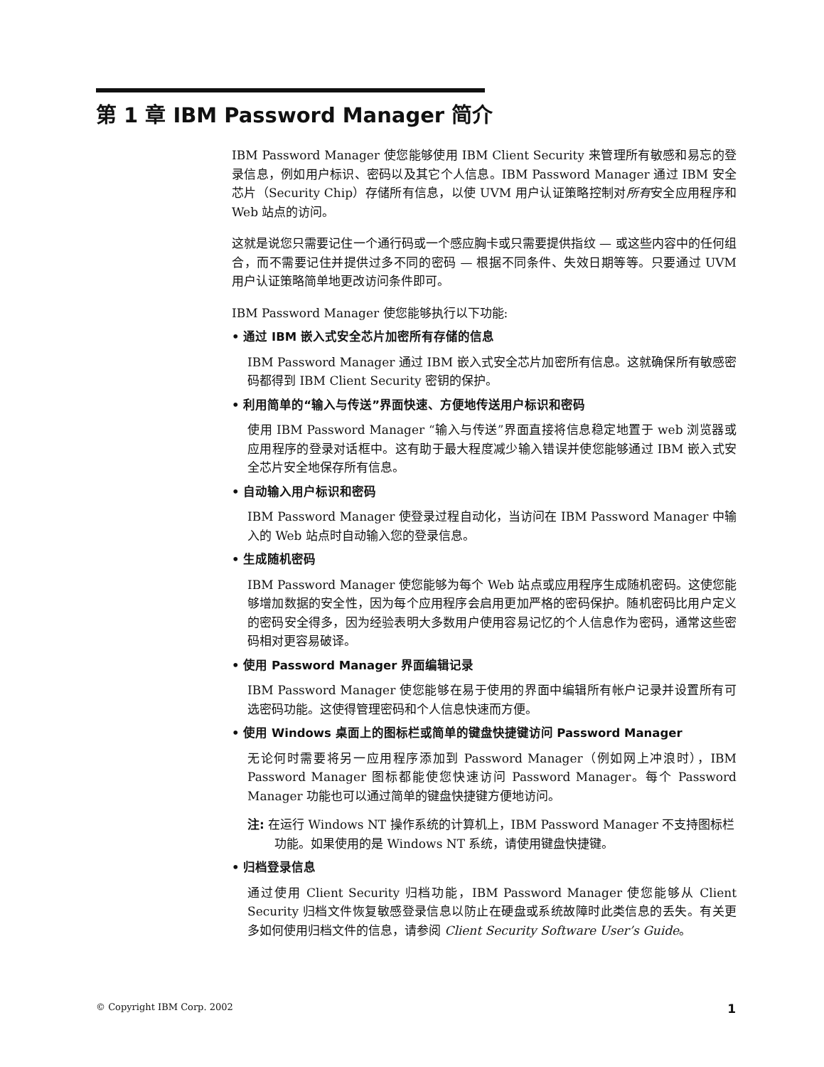第 1 章 IBM Password Manager 简介
IBM Password Manager 使您能够使用 IBM Client Security 来管理所有敏感和易忘的登录信息，例如用户标识、密码以及其它个人信息。IBM Password Manager 通过 IBM 安全芯片（Security Chip）存储所有信息，以使 UVM 用户认证策略控制对所有安全应用程序和 Web 站点的访问。
这就是说您只需要记住一个通行码或一个感应胸卡或只需要提供指纹 — 或这些内容中的任何组合，而不需要记住并提供过多不同的密码 — 根据不同条件、失效日期等等。只要通过 UVM 用户认证策略简单地更改访问条件即可。
IBM Password Manager 使您能够执行以下功能:
• 通过 IBM 嵌入式安全芯片加密所有存储的信息
IBM Password Manager 通过 IBM 嵌入式安全芯片加密所有信息。这就确保所有敏感密码都得到 IBM Client Security 密钥的保护。
• 利用简单的“输入与传送”界面快速、方便地传送用户标识和密码
使用 IBM Password Manager “输入与传送”界面直接将信息稳定地置于 web 浏览器或应用程序的登录对话框中。这有助于最大程度减少输入错误并使您能够通过 IBM 嵌入式安全芯片安全地保存所有信息。
• 自动输入用户标识和密码
IBM Password Manager 使登录过程自动化，当访问在 IBM Password Manager 中输入的 Web 站点时自动输入您的登录信息。
• 生成随机密码
IBM Password Manager 使您能够为每个 Web 站点或应用程序生成随机密码。这使您能够增加数据的安全性，因为每个应用程序会启用更加严格的密码保护。随机密码比用户定义的密码安全得多，因为经验表明大多数用户使用容易记忆的个人信息作为密码，通常这些密码相对更容易破译。
• 使用 Password Manager 界面编辑记录
IBM Password Manager 使您能够在易于使用的界面中编辑所有帐户记录并设置所有可选密码功能。这使得管理密码和个人信息快速而方便。
• 使用 Windows 桌面上的图标栏或简单的键盘快捷键访问 Password Manager
无论何时需要将另一应用程序添加到 Password Manager（例如网上冲浪时），IBM Password Manager 图标都能使您快速访问 Password Manager。每个 Password Manager 功能也可以通过简单的键盘快捷键方便地访问。
注: 在运行 Windows NT 操作系统的计算机上，IBM Password Manager 不支持图标栏功能。如果使用的是 Windows NT 系统，请使用键盘快捷键。
• 归档登录信息
通过使用 Client Security 归档功能，IBM Password Manager 使您能够从 Client Security 归档文件恢复敏感登录信息以防止在硬盘或系统故障时此类信息的丢失。有关更多如何使用归档文件的信息，请参阅 Client Security Software User’s Guide。
© Copyright IBM Corp. 2002 1